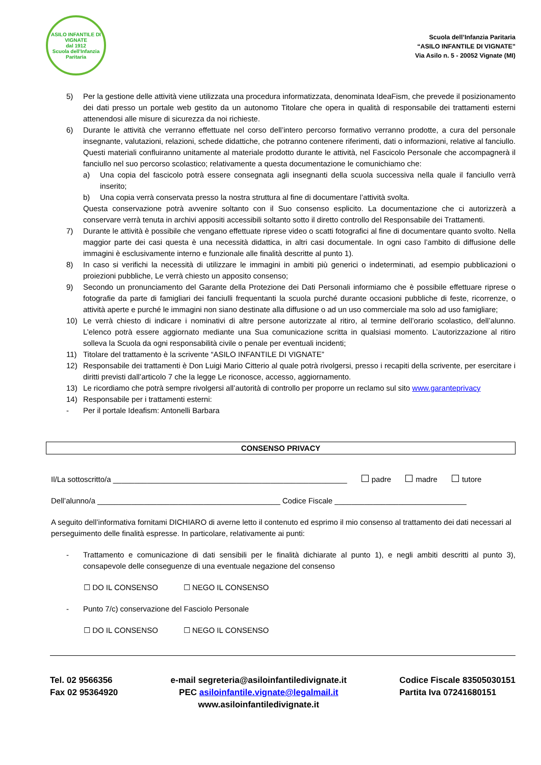ASILO INFANTILE DI VIGNATE
dal 1912
Scuola dell'Infanzia Paritaria
Scuola dell’Infanzia Paritaria
“ASILO INFANTILE DI VIGNATE”
Via Asilo n. 5 - 20052 Vignate (MI)
5) Per la gestione delle attività viene utilizzata una procedura informatizzata, denominata IdeaFism, che prevede il posizionamento dei dati presso un portale web gestito da un autonomo Titolare che opera in qualità di responsabile dei trattamenti esterni attenendosi alle misure di sicurezza da noi richieste.
6) Durante le attività che verranno effettuate nel corso dell’intero percorso formativo verranno prodotte, a cura del personale insegnante, valutazioni, relazioni, schede didattiche, che potranno contenere riferimenti, dati o informazioni, relative al fanciullo. Questi materiali confluiranno unitamente al materiale prodotto durante le attività, nel Fascicolo Personale che accompagnerà il fanciullo nel suo percorso scolastico; relativamente a questa documentazione le comunichiamo che:
a) Una copia del fascicolo potrà essere consegnata agli insegnanti della scuola successiva nella quale il fanciullo verrà inserito;
b) Una copia verrà conservata presso la nostra struttura al fine di documentare l’attività svolta.
Questa conservazione potrà avvenire soltanto con il Suo consenso esplicito. La documentazione che ci autorizzerà a conservare verrà tenuta in archivi appositi accessibili soltanto sotto il diretto controllo del Responsabile dei Trattamenti.
7) Durante le attività è possibile che vengano effettuate riprese video o scatti fotografici al fine di documentare quanto svolto. Nella maggior parte dei casi questa è una necessità didattica, in altri casi documentale. In ogni caso l’ambito di diffusione delle immagini è esclusivamente interno e funzionale alle finalità descritte al punto 1).
8) In caso si verifichi la necessità di utilizzare le immagini in ambiti più generici o indeterminati, ad esempio pubblicazioni o proiezioni pubbliche, Le verrà chiesto un apposito consenso;
9) Secondo un pronunciamento del Garante della Protezione dei Dati Personali informiamo che è possibile effettuare riprese o fotografie da parte di famigliari dei fanciulli frequentanti la scuola purché durante occasioni pubbliche di feste, ricorrenze, o attività aperte e purché le immagini non siano destinate alla diffusione o ad un uso commerciale ma solo ad uso famigliare;
10) Le verrà chiesto di indicare i nominativi di altre persone autorizzate al ritiro, al termine dell’orario scolastico, dell’alunno. L’elenco potrà essere aggiornato mediante una Sua comunicazione scritta in qualsiasi momento. L’autorizzazione al ritiro solleva la Scuola da ogni responsabilità civile o penale per eventuali incidenti;
11) Titolare del trattamento è la scrivente “ASILO INFANTILE DI VIGNATE”
12) Responsabile dei trattamenti è Don Luigi Mario Citterio al quale potrà rivolgersi, presso i recapiti della scrivente, per esercitare i diritti previsti dall’articolo 7 che la legge Le riconosce, accesso, aggiornamento.
13) Le ricordiamo che potrà sempre rivolgersi all’autorità di controllo per proporre un reclamo sul sito www.garanteprivacy
14) Responsabile per i trattamenti esterni:
- Per il portale Ideafism: Antonelli Barbara
CONSENSO PRIVACY
Il/La sottoscritto/a _______________________________________________________ padre madre tutore
Dell’alunno/a ___________________________________________ Codice Fiscale _______________________________
A seguito dell’informativa fornitami DICHIARO di averne letto il contenuto ed esprimo il mio consenso al trattamento dei dati necessari al perseguimento delle finalità espresse. In particolare, relativamente ai punti:
- Trattamento e comunicazione di dati sensibili per le finalità dichiarate al punto 1), e negli ambiti descritti al punto 3), consapevole delle conseguenze di una eventuale negazione del consenso
☐ DO IL CONSENSO ☐ NEGO IL CONSENSO
- Punto 7/c) conservazione del Fasciolo Personale
☐ DO IL CONSENSO ☐ NEGO IL CONSENSO
Tel. 02 9566356
Fax 02 95364920
e-mail segreteria@asiloinfantiledivignate.it
PEC asiloinfantile.vignate@legalmail.it
www.asiloinfantiledivignate.it
Codice Fiscale 83505030151
Partita Iva 07241680151